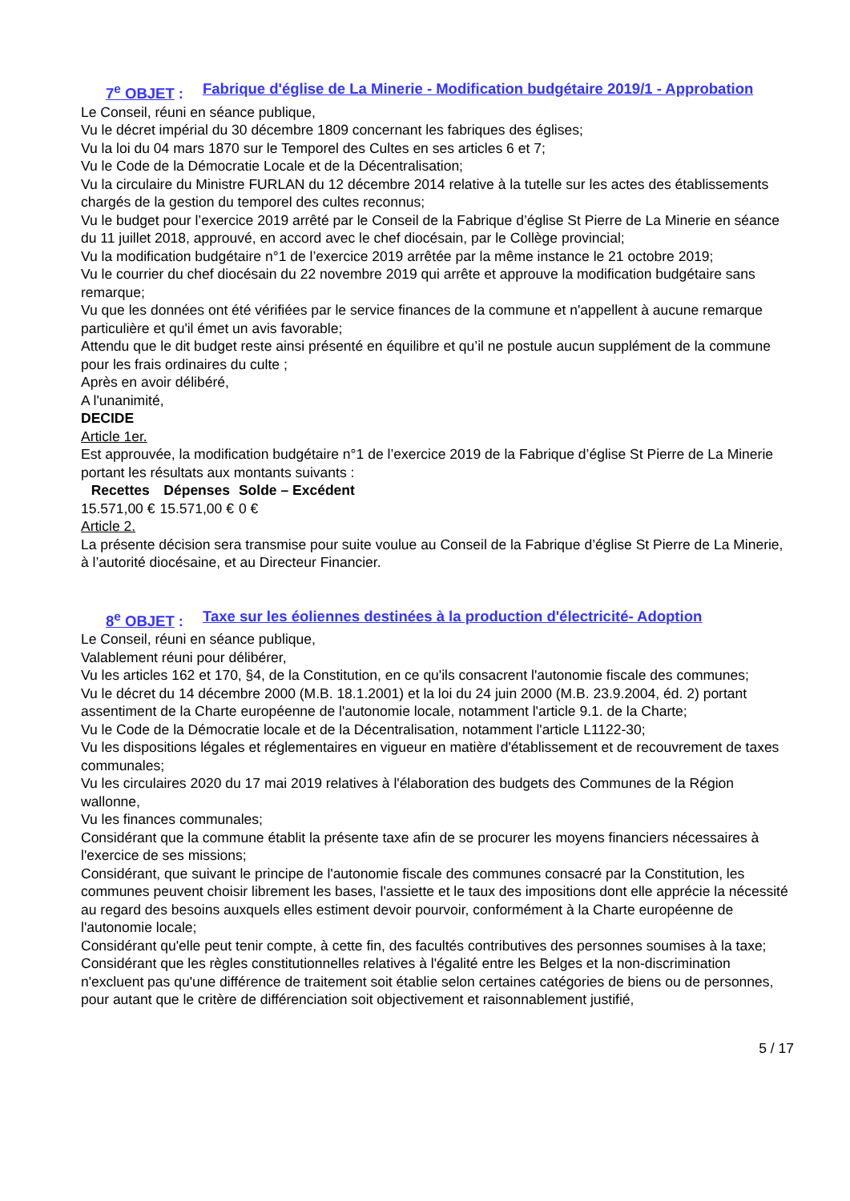7<sup>e</sup> OBJET : Fabrique d'église de La Minerie - Modification budgétaire 2019/1 - Approbation
Le Conseil, réuni en séance publique,
Vu le décret impérial du 30 décembre 1809 concernant les fabriques des églises;
Vu la loi du 04 mars 1870 sur le Temporel des Cultes en ses articles 6 et 7;
Vu le Code de la Démocratie Locale et de la Décentralisation;
Vu la circulaire du Ministre FURLAN du 12 décembre 2014 relative à la tutelle sur les actes des établissements chargés de la gestion du temporel des cultes reconnus;
Vu le budget pour l’exercice 2019 arrêté par le Conseil de la Fabrique d’église St Pierre de La Minerie en séance du 11 juillet 2018, approuvé, en accord avec le chef diocésain, par le Collège provincial;
Vu la modification budgétaire n°1 de l’exercice 2019 arrêtée par la même instance le 21 octobre 2019;
Vu le courrier du chef diocésain du 22 novembre 2019 qui arrête et approuve la modification budgétaire sans remarque;
Vu que les données ont été vérifiées par le service finances de la commune et n'appellent à aucune remarque particulière et qu'il émet un avis favorable;
Attendu que le dit budget reste ainsi présenté en équilibre et qu’il ne postule aucun supplément de la commune pour les frais ordinaires du culte ;
Après en avoir délibéré,
A l'unanimité,
DECIDE
Article 1er.
Est approuvée, la modification budgétaire n°1 de l’exercice 2019 de la Fabrique d’église St Pierre de La Minerie portant les résultats aux montants suivants :
| Recettes | Dépenses | Solde – Excédent |
| --- | --- | --- |
| 15.571,00 € | 15.571,00 € | 0 € |
Article 2.
La présente décision sera transmise pour suite voulue au Conseil de la Fabrique d’église St Pierre de La Minerie, à l’autorité diocésaine, et au Directeur Financier.
8<sup>e</sup> OBJET : Taxe sur les éoliennes destinées à la production d'électricité- Adoption
Le Conseil, réuni en séance publique,
Valablement réuni pour délibérer,
Vu les articles 162 et 170, §4, de la Constitution, en ce qu'ils consacrent l'autonomie fiscale des communes;
Vu le décret du 14 décembre 2000 (M.B. 18.1.2001) et la loi du 24 juin 2000 (M.B. 23.9.2004, éd. 2) portant assentiment de la Charte européenne de l'autonomie locale, notamment l'article 9.1. de la Charte;
Vu le Code de la Démocratie locale et de la Décentralisation, notamment l'article L1122-30;
Vu les dispositions légales et réglementaires en vigueur en matière d'établissement et de recouvrement de taxes communales;
Vu les circulaires 2020 du 17 mai 2019 relatives à l'élaboration des budgets des Communes de la Région wallonne,
Vu les finances communales;
Considérant que la commune établit la présente taxe afin de se procurer les moyens financiers nécessaires à l'exercice de ses missions;
Considérant, que suivant le principe de l'autonomie fiscale des communes consacré par la Constitution, les communes peuvent choisir librement les bases, l'assiette et le taux des impositions dont elle apprécie la nécessité au regard des besoins auxquels elles estiment devoir pourvoir, conformément à la Charte européenne de l'autonomie locale;
Considérant qu'elle peut tenir compte, à cette fin, des facultés contributives des personnes soumises à la taxe;
Considérant que les règles constitutionnelles relatives à l'égalité entre les Belges et la non-discrimination n'excluent pas qu'une différence de traitement soit établie selon certaines catégories de biens ou de personnes, pour autant que le critère de différenciation soit objectivement et raisonnablement justifié,
5 / 17